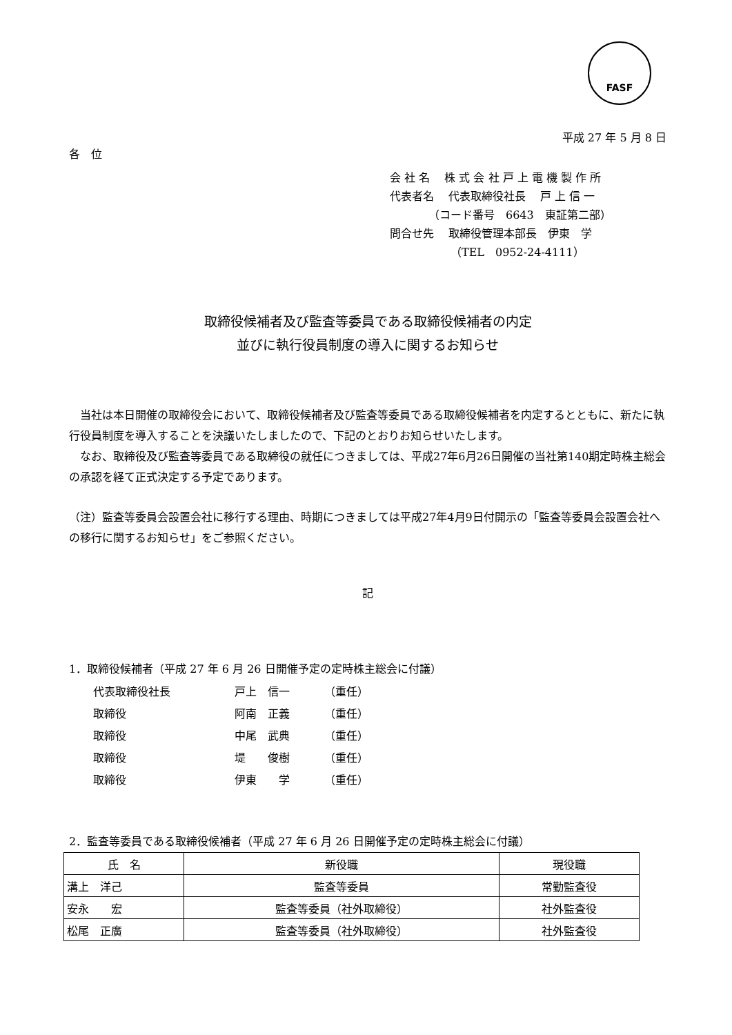FASF
平成 27 年 5 月 8 日
各　位
会 社 名　 株 式 会 社 戸 上 電 機 製 作 所
代表者名　 代表取締役社長　 戸 上 信 一
　　　　（コード番号　6643　東証第二部）
問合せ先　 取締役管理本部長　伊東　学
　　　　　　（TEL　0952-24-4111）
取締役候補者及び監査等委員である取締役候補者の内定
並びに執行役員制度の導入に関するお知らせ
　当社は本日開催の取締役会において、取締役候補者及び監査等委員である取締役候補者を内定するとともに、新たに執行役員制度を導入することを決議いたしましたので、下記のとおりお知らせいたします。
　なお、取締役及び監査等委員である取締役の就任につきましては、平成27年6月26日開催の当社第140期定時株主総会の承認を経て正式決定する予定であります。
（注）監査等委員会設置会社に移行する理由、時期につきましては平成27年4月9日付開示の「監査等委員会設置会社への移行に関するお知らせ」をご参照ください。
記
1．取締役候補者（平成 27 年 6 月 26 日開催予定の定時株主総会に付議）
| 代表取締役社長 | 戸上 信一 | （重任） |
| 取締役 | 阿南 正義 | （重任） |
| 取締役 | 中尾 武典 | （重任） |
| 取締役 | 堤 俊樹 | （重任） |
| 取締役 | 伊東 学 | （重任） |
2．監査等委員である取締役候補者（平成 27 年 6 月 26 日開催予定の定時株主総会に付議）
| 氏 名 | 新役職 | 現役職 |
| --- | --- | --- |
| 溝上 洋己 | 監査等委員 | 常勤監査役 |
| 安永 宏 | 監査等委員（社外取締役） | 社外監査役 |
| 松尾 正廣 | 監査等委員（社外取締役） | 社外監査役 |